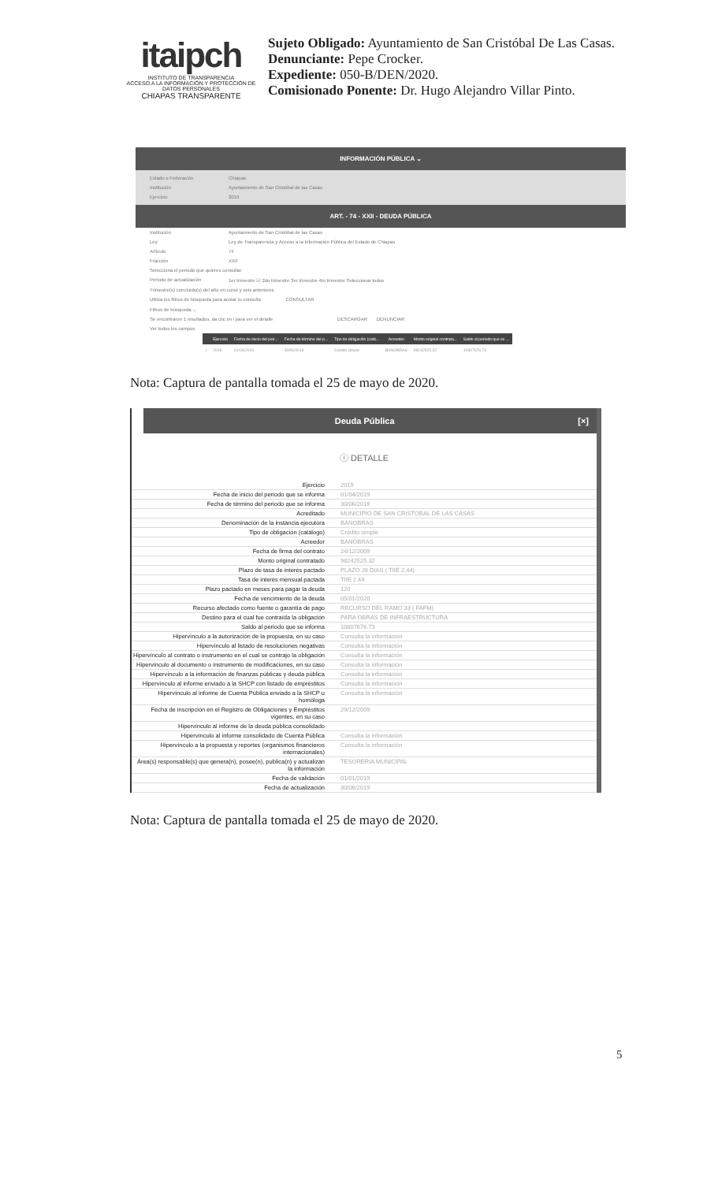itaipch
INSTITUTO DE TRANSPARENCIA
ACCESO A LA INFORMACIÓN Y PROTECCIÓN DE DATOS PERSONALES
CHIAPAS TRANSPARENTE
Sujeto Obligado: Ayuntamiento de San Cristóbal De Las Casas.
Denunciante: Pepe Crocker.
Expediente: 050-B/DEN/2020.
Comisionado Ponente: Dr. Hugo Alejandro Villar Pinto.
INFORMACIÓN PÚBLICA ⌄
Estado o Federación Chiapas
Institución Ayuntamiento de San Cristóbal de las Casas
Ejercicio 2019
ART. - 74 - XXII - DEUDA PÚBLICA
Institución Ayuntamiento de San Cristóbal de las Casas
Ley Ley de Transparencia y Acceso a la Información Pública del Estado de Chiapas
Artículo 74
Fracción XXII
Selecciona el periodo que quieres consultar
Periodo de actualización 1er trimestre ☑ 2do trimestre 3er trimestre 4to trimestre Seleccionar todos
Trimestre(s) concluido(s) del año en curso y seis anteriores
Utiliza los filtros de búsqueda para acotar tu consulta CONSULTAR
Filtros de búsqueda ⌄
Se encontraron 1 resultados, da clic en i para ver el detalle DESCARGAR DENUNCIAR
Ver todos los campos
| | Ejercicio | Fecha de inicio del peri... | Fecha de término del p... | Tipo de obligación (catá... | Acreedor | Monto original contrata... | Saldo al periodo que se ... |
| --- | --- | --- | --- | --- | --- | --- | --- |
| i | 2019 | 01/04/2019 | 30/06/2019 | Crédito simple | BANOBRAS | 98242525.32 | 10807676.73 |
Nota: Captura de pantalla tomada el 25 de mayo de 2020.
Deuda Pública [×]
ⓘ DETALLE
Ejercicio 2019
Fecha de inicio del periodo que se informa 01/04/2019
Fecha de término del periodo que se informa 30/06/2019
Acreditado MUNICIPIO DE SAN CRISTOBAL DE LAS CASAS
Denominación de la instancia ejecutora BANOBRAS
Tipo de obligación (catálogo) Crédito simple
Acreedor BANOBRAS
Fecha de firma del contrato 24/12/2009
Monto original contratado 98242525.32
Plazo de tasa de interés pactado PLAZO 28 DIAS ( TIIE 2.44)
Tasa de interés mensual pactada TIIE 2.44
Plazo pactado en meses para pagar la deuda 120
Fecha de vencimiento de la deuda 05/01/2020
Recurso afectado como fuente o garantía de pago RECURSO DEL RAMO 33 ( FAFM)
Destino para el cual fue contraída la obligación PARA OBRAS DE INFRAESTRUCTURA
Saldo al periodo que se informa 10807676.73
Hipervínculo a la autorización de la propuesta, en su caso
Consulta la información
Hipervínculo al listado de resoluciones negativas Consulta la información
Hipervínculo al contrato o instrumento en el cual se contrajo la obligación
Consulta la información
Hipervínculo al documento o instrumento de modificaciones, en su caso
Consulta la información
Hipervínculo a la información de finanzas públicas y deuda pública
Consulta la información
Hipervínculo al informe enviado a la SHCP con listado de empréstitos
Consulta la información
Hipervínculo al informe de Cuenta Pública enviado a la SHCP u homóloga
Consulta la información
Fecha de inscripción en el Registro de Obligaciones y Empréstitos vigentes, en su caso
29/12/2009
Hipervínculo al informe de la deuda pública consolidado
Hipervínculo al informe consolidado de Cuenta Pública Consulta la información
Hipervínculo a la propuesta y reportes (organismos financieros internacionales)
Consulta la información
Área(s) responsable(s) que genera(n), posee(n), publica(n) y actualizan la información
TESORERIA MUNICIPAL
Fecha de validación 01/01/2019
Fecha de actualización 30/06/2019
Nota: Captura de pantalla tomada el 25 de mayo de 2020.
5